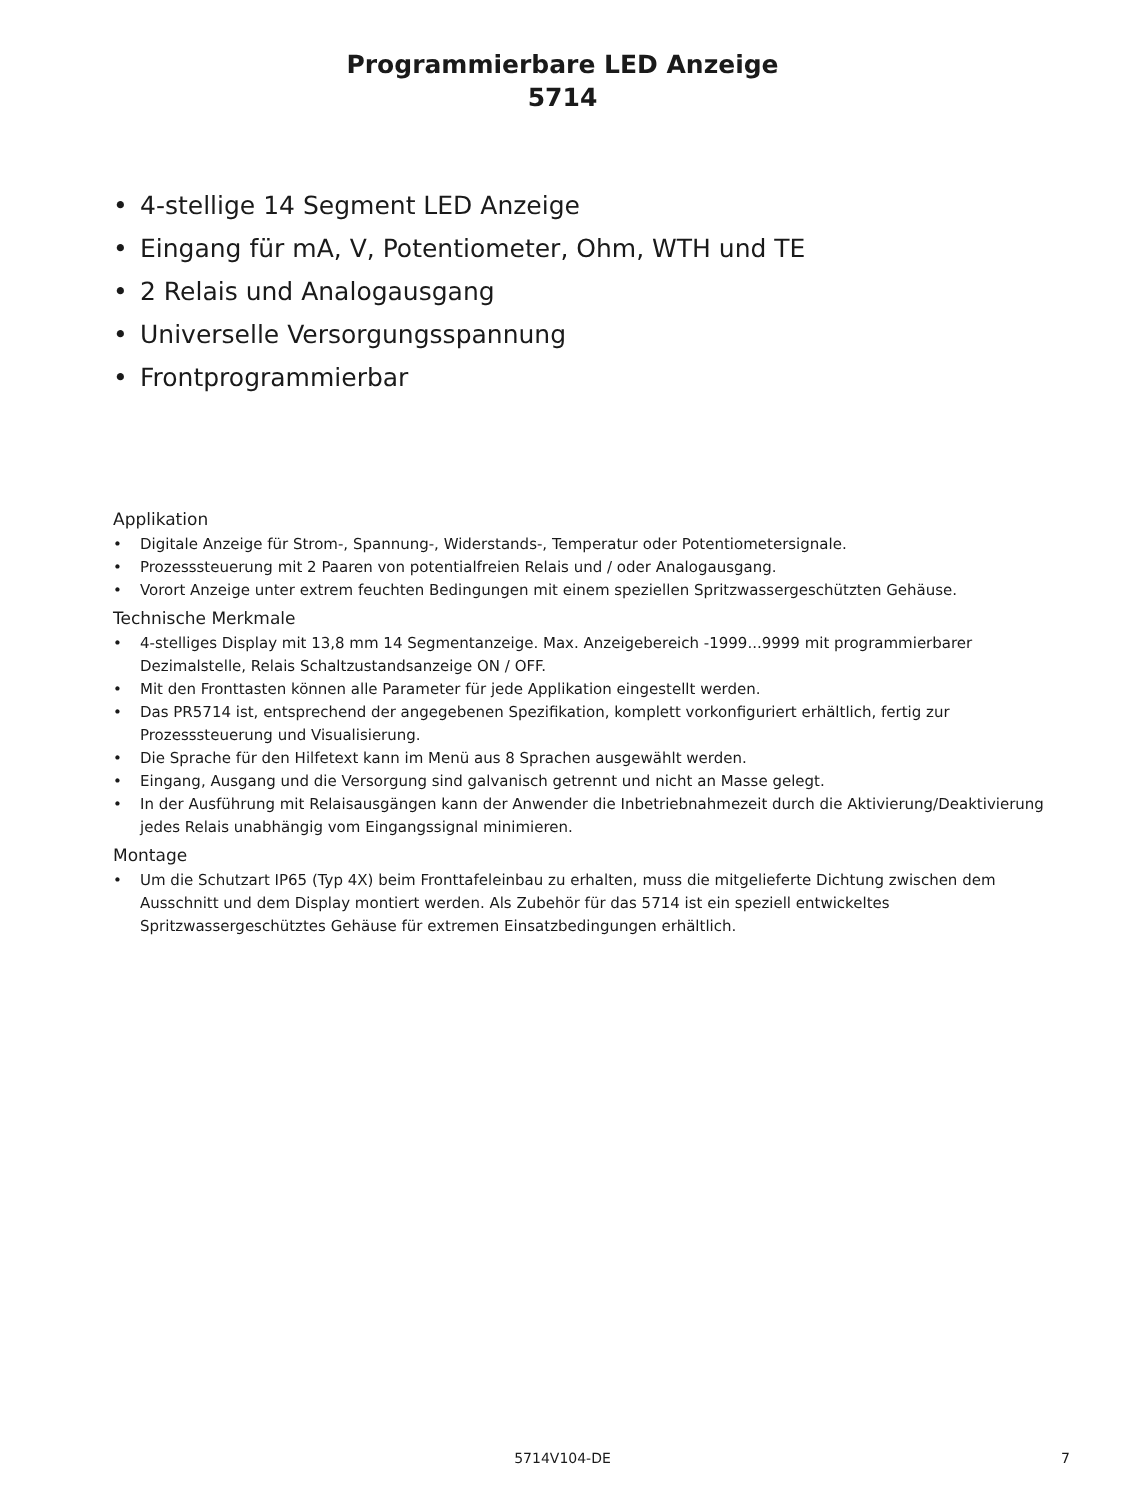Programmierbare LED Anzeige
5714
• 4-stellige 14 Segment LED Anzeige
• Eingang für mA, V, Potentiometer, Ohm, WTH und TE
• 2 Relais und Analogausgang
• Universelle Versorgungsspannung
• Frontprogrammierbar
Applikation
• Digitale Anzeige für Strom-, Spannung-, Widerstands-, Temperatur oder Potentiometersignale.
• Prozesssteuerung mit 2 Paaren von potentialfreien Relais und / oder Analogausgang.
• Vorort Anzeige unter extrem feuchten Bedingungen mit einem speziellen Spritzwassergeschützten Gehäuse.
Technische Merkmale
• 4-stelliges Display mit 13,8 mm 14 Segmentanzeige. Max. Anzeigebereich -1999...9999 mit programmierbarer Dezimalstelle, Relais Schaltzustandsanzeige ON / OFF.
• Mit den Fronttasten können alle Parameter für jede Applikation eingestellt werden.
• Das PR5714 ist, entsprechend der angegebenen Spezifikation, komplett vorkonfiguriert erhältlich, fertig zur Prozesssteuerung und Visualisierung.
• Die Sprache für den Hilfetext kann im Menü aus 8 Sprachen ausgewählt werden.
• Eingang, Ausgang und die Versorgung sind galvanisch getrennt und nicht an Masse gelegt.
• In der Ausführung mit Relaisausgängen kann der Anwender die Inbetriebnahmezeit durch die Aktivierung/Deaktivierung jedes Relais unabhängig vom Eingangssignal minimieren.
Montage
• Um die Schutzart IP65 (Typ 4X) beim Fronttafeleinbau zu erhalten, muss die mitgelieferte Dichtung zwischen dem Ausschnitt und dem Display montiert werden. Als Zubehör für das 5714 ist ein speziell entwickeltes Spritzwassergeschütztes Gehäuse für extremen Einsatzbedingungen erhältlich.
5714V104-DE
7